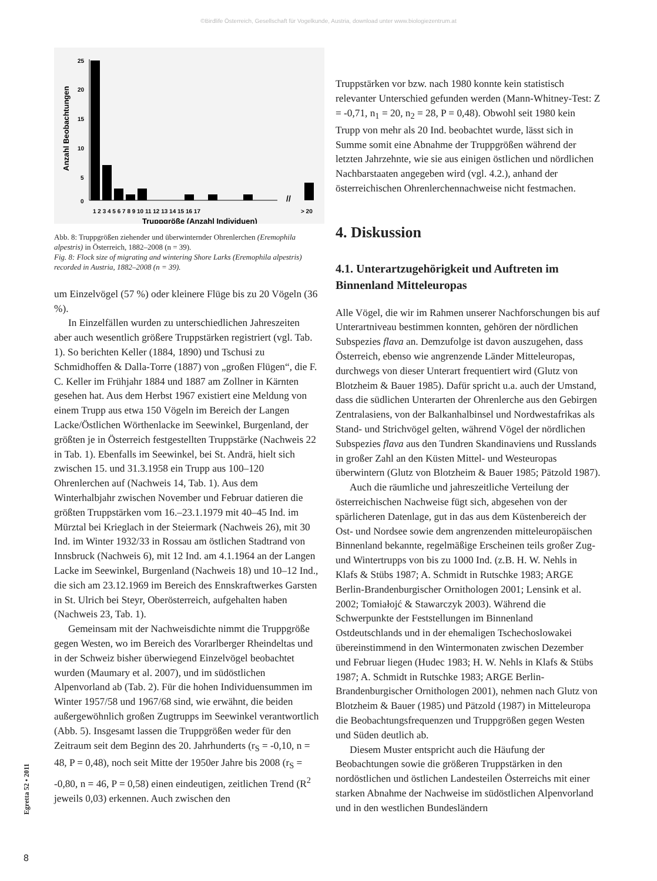©Birdlife Österreich, Gesellschaft für Vogelkunde, Austria, download unter www.biologiezentrum.at
Anzahl Beobachtungen
25
20
15
10
5
0
//
1 2 3 4 5 6 7 8 9 10 11 12 13 14 15 16 17
> 20
Truppgröße (Anzahl Individuen)
Abb. 8: Truppgrößen ziehender und überwinternder Ohrenlerchen (Eremophila alpestris) in Österreich, 1882–2008 (n = 39).
Fig. 8: Flock size of migrating and wintering Shore Larks (Eremophila alpestris) recorded in Austria, 1882–2008 (n = 39).
um Einzelvögel (57 %) oder kleinere Flüge bis zu 20 Vögeln (36 %).
In Einzelfällen wurden zu unterschiedlichen Jahreszeiten aber auch wesentlich größere Truppstärken registriert (vgl. Tab. 1). So berichten Keller (1884, 1890) und Tschusi zu Schmidhoffen & Dalla-Torre (1887) von „großen Flügen“, die F. C. Keller im Frühjahr 1884 und 1887 am Zollner in Kärnten gesehen hat. Aus dem Herbst 1967 existiert eine Meldung von einem Trupp aus etwa 150 Vögeln im Bereich der Langen Lacke/Östlichen Wörthenlacke im Seewinkel, Burgenland, der größten je in Österreich festgestellten Truppstärke (Nachweis 22 in Tab. 1). Ebenfalls im Seewinkel, bei St. Andrä, hielt sich zwischen 15. und 31.3.1958 ein Trupp aus 100–120 Ohrenlerchen auf (Nachweis 14, Tab. 1). Aus dem Winterhalbjahr zwischen November und Februar datieren die größten Truppstärken vom 16.–23.1.1979 mit 40–45 Ind. im Mürztal bei Krieglach in der Steiermark (Nachweis 26), mit 30 Ind. im Winter 1932/33 in Rossau am östlichen Stadtrand von Innsbruck (Nachweis 6), mit 12 Ind. am 4.1.1964 an der Langen Lacke im Seewinkel, Burgenland (Nachweis 18) und 10–12 Ind., die sich am 23.12.1969 im Bereich des Ennskraftwerkes Garsten in St. Ulrich bei Steyr, Oberösterreich, aufgehalten haben (Nachweis 23, Tab. 1).
Gemeinsam mit der Nachweisdichte nimmt die Truppgröße gegen Westen, wo im Bereich des Vorarlberger Rheindeltas und in der Schweiz bisher überwiegend Einzelvögel beobachtet wurden (Maumary et al. 2007), und im südöstlichen Alpenvorland ab (Tab. 2). Für die hohen Individuensummen im Winter 1957/58 und 1967/68 sind, wie erwähnt, die beiden außergewöhnlich großen Zugtrupps im Seewinkel verantwortlich (Abb. 5). Insgesamt lassen die Truppgrößen weder für den Zeitraum seit dem Beginn des 20. Jahrhunderts (r<sub>S</sub> = -0,10, n = 48, P = 0,48), noch seit Mitte der 1950er Jahre bis 2008 (r<sub>S</sub> = -0,80, n = 46, P = 0,58) einen eindeutigen, zeitlichen Trend (R<sup>2</sup> jeweils 0,03) erkennen. Auch zwischen den
Truppstärken vor bzw. nach 1980 konnte kein statistisch relevanter Unterschied gefunden werden (Mann-Whitney-Test: Z = -0,71, n<sub>1</sub> = 20, n<sub>2</sub> = 28, P = 0,48). Obwohl seit 1980 kein Trupp von mehr als 20 Ind. beobachtet wurde, lässt sich in Summe somit eine Abnahme der Truppgrößen während der letzten Jahrzehnte, wie sie aus einigen östlichen und nördlichen Nachbarstaaten angegeben wird (vgl. 4.2.), anhand der österreichischen Ohrenlerchennachweise nicht festmachen.
4. Diskussion
4.1. Unterartzugehörigkeit und Auftreten im Binnenland Mitteleuropas
Alle Vögel, die wir im Rahmen unserer Nachforschungen bis auf Unterartniveau bestimmen konnten, gehören der nördlichen Subspezies flava an. Demzufolge ist davon auszugehen, dass Österreich, ebenso wie angrenzende Länder Mitteleuropas, durchwegs von dieser Unterart frequentiert wird (Glutz von Blotzheim & Bauer 1985). Dafür spricht u.a. auch der Umstand, dass die südlichen Unterarten der Ohrenlerche aus den Gebirgen Zentralasiens, von der Balkanhalbinsel und Nordwestafrikas als Stand- und Strichvögel gelten, während Vögel der nördlichen Subspezies flava aus den Tundren Skandinaviens und Russlands in großer Zahl an den Küsten Mittel- und Westeuropas überwintern (Glutz von Blotzheim & Bauer 1985; Pätzold 1987).
Auch die räumliche und jahreszeitliche Verteilung der österreichischen Nachweise fügt sich, abgesehen von der spärlicheren Datenlage, gut in das aus dem Küstenbereich der Ost- und Nordsee sowie dem angrenzenden mitteleuropäischen Binnenland bekannte, regelmäßige Erscheinen teils großer Zug- und Wintertrupps von bis zu 1000 Ind. (z.B. H. W. Nehls in Klafs & Stübs 1987; A. Schmidt in Rutschke 1983; ARGE Berlin-Brandenburgischer Ornithologen 2001; Lensink et al. 2002; Tomiałojć & Stawarczyk 2003). Während die Schwerpunkte der Feststellungen im Binnenland Ostdeutschlands und in der ehemaligen Tschechoslowakei übereinstimmend in den Wintermonaten zwischen Dezember und Februar liegen (Hudec 1983; H. W. Nehls in Klafs & Stübs 1987; A. Schmidt in Rutschke 1983; ARGE Berlin-Brandenburgischer Ornithologen 2001), nehmen nach Glutz von Blotzheim & Bauer (1985) und Pätzold (1987) in Mitteleuropa die Beobachtungsfrequenzen und Truppgrößen gegen Westen und Süden deutlich ab.
Diesem Muster entspricht auch die Häufung der Beobachtungen sowie die größeren Truppstärken in den nordöstlichen und östlichen Landesteilen Österreichs mit einer starken Abnahme der Nachweise im südöstlichen Alpenvorland und in den westlichen Bundesländern
Egretta 52 • 2011
8